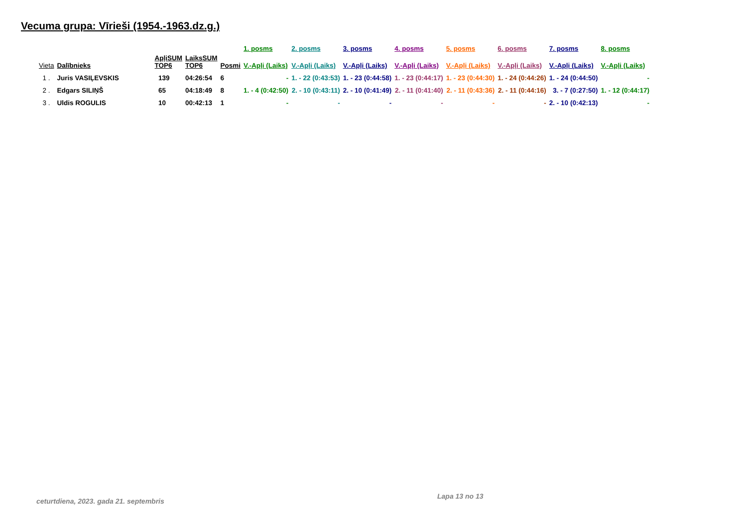Vecuma grupa: Vīrieši (1954.-1963.dz.g.)
| | | | | | 1. posms | 2. posms | 3. posms | 4. posms | 5. posms | 6. posms | 7. posms | 8. posms |
| --- | --- | --- | --- | --- | --- | --- | --- | --- | --- | --- | --- | --- |
| Vieta | Dalībnieks | ApļiSUM TOP6 | LaiksSUM TOP6 | Posmi | V.-Apļi (Laiks) | V.-Apļi (Laiks) | V.-Apļi (Laiks) | V.-Apļi (Laiks) | V.-Apļi (Laiks) | V.-Apļi (Laiks) | V.-Apļi (Laiks) | V.-Apļi (Laiks) |
| 1 . | Juris VASIĻEVSKIS | 139 | 04:26:54 | 6 | - | 1. - 22 (0:43:53) | 1. - 23 (0:44:58) | 1. - 23 (0:44:17) | 1. - 23 (0:44:30) | 1. - 24 (0:44:26) | 1. - 24 (0:44:50) | - |
| 2 . | Edgars SILIŅŠ | 65 | 04:18:49 | 8 | 1. - 4 (0:42:50) | 2. - 10 (0:43:11) | 2. - 10 (0:41:49) | 2. - 11 (0:41:40) | 2. - 11 (0:43:36) | 2. - 11 (0:44:16) | 3. - 7 (0:27:50) | 1. - 12 (0:44:17) |
| 3 . | Uldis ROGULIS | 10 | 00:42:13 | 1 | - | - | - | - | - | - | 2. - 10 (0:42:13) | - |
ceturtdiena, 2023. gada 21. septembris
Lapa 13 no 13